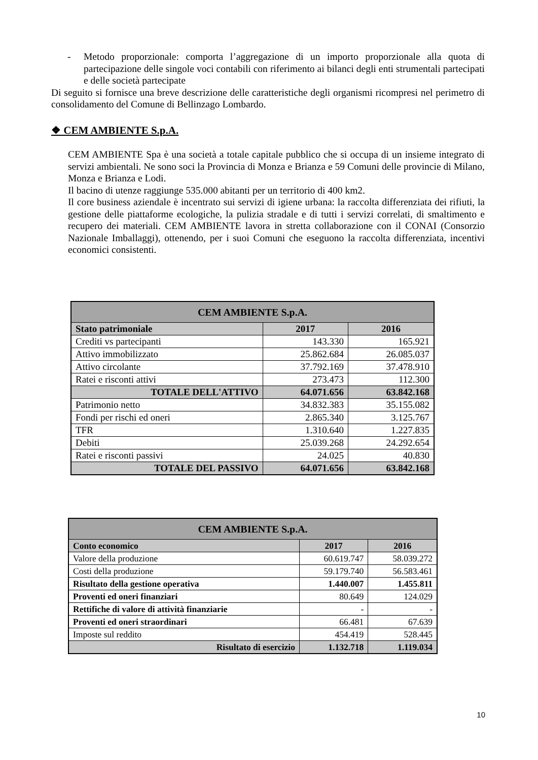- Metodo proporzionale: comporta l’aggregazione di un importo proporzionale alla quota di partecipazione delle singole voci contabili con riferimento ai bilanci degli enti strumentali partecipati e delle società partecipate
Di seguito si fornisce una breve descrizione delle caratteristiche degli organismi ricompresi nel perimetro di consolidamento del Comune di Bellinzago Lombardo.
❖ CEM AMBIENTE S.p.A.
CEM AMBIENTE Spa è una società a totale capitale pubblico che si occupa di un insieme integrato di servizi ambientali. Ne sono soci la Provincia di Monza e Brianza e 59 Comuni delle provincie di Milano, Monza e Brianza e Lodi.
Il bacino di utenze raggiunge 535.000 abitanti per un territorio di 400 km2.
Il core business aziendale è incentrato sui servizi di igiene urbana: la raccolta differenziata dei rifiuti, la gestione delle piattaforme ecologiche, la pulizia stradale e di tutti i servizi correlati, di smaltimento e recupero dei materiali. CEM AMBIENTE lavora in stretta collaborazione con il CONAI (Consorzio Nazionale Imballaggi), ottenendo, per i suoi Comuni che eseguono la raccolta differenziata, incentivi economici consistenti.
| CEM AMBIENTE S.p.A. | | |
| Stato patrimoniale | 2017 | 2016 |
| Crediti vs partecipanti | 143.330 | 165.921 |
| Attivo immobilizzato | 25.862.684 | 26.085.037 |
| Attivo circolante | 37.792.169 | 37.478.910 |
| Ratei e risconti attivi | 273.473 | 112.300 |
| TOTALE DELL'ATTIVO | 64.071.656 | 63.842.168 |
| Patrimonio netto | 34.832.383 | 35.155.082 |
| Fondi per rischi ed oneri | 2.865.340 | 3.125.767 |
| TFR | 1.310.640 | 1.227.835 |
| Debiti | 25.039.268 | 24.292.654 |
| Ratei e risconti passivi | 24.025 | 40.830 |
| TOTALE DEL PASSIVO | 64.071.656 | 63.842.168 |
| CEM AMBIENTE S.p.A. | | |
| Conto economico | 2017 | 2016 |
| Valore della produzione | 60.619.747 | 58.039.272 |
| Costi della produzione | 59.179.740 | 56.583.461 |
| Risultato della gestione operativa | 1.440.007 | 1.455.811 |
| Proventi ed oneri finanziari | 80.649 | 124.029 |
| Rettifiche di valore di attività finanziarie | - | - |
| Proventi ed oneri straordinari | 66.481 | 67.639 |
| Imposte sul reddito | 454.419 | 528.445 |
| Risultato di esercizio | 1.132.718 | 1.119.034 |
10